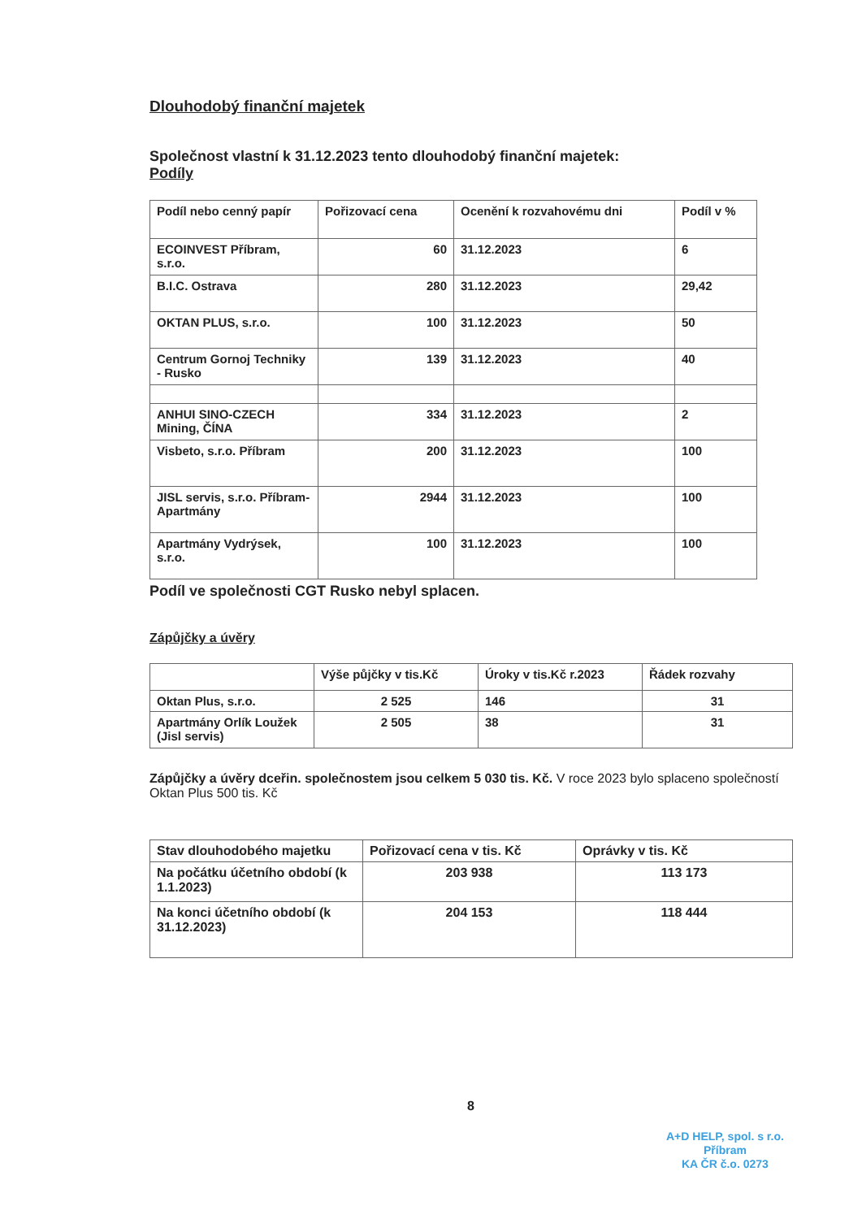Dlouhodobý finanční majetek
Společnost vlastní k 31.12.2023 tento dlouhodobý finanční majetek:
Podíly
| Podíl nebo cenný papír | Pořizovací cena | Ocenění k rozvahovému dni | Podíl v % |
| --- | --- | --- | --- |
| ECOINVEST Příbram, s.r.o. | 60 | 31.12.2023 | 6 |
| B.I.C. Ostrava | 280 | 31.12.2023 | 29,42 |
| OKTAN PLUS, s.r.o. | 100 | 31.12.2023 | 50 |
| Centrum Gornoj Techniky - Rusko | 139 | 31.12.2023 | 40 |
| ANHUI SINO-CZECH Mining, ČÍNA | 334 | 31.12.2023 | 2 |
| Visbeto, s.r.o. Příbram | 200 | 31.12.2023 | 100 |
| JISL servis, s.r.o. Příbram-Apartmány | 2944 | 31.12.2023 | 100 |
| Apartmány Vydrýsek, s.r.o. | 100 | 31.12.2023 | 100 |
Podíl ve společnosti CGT Rusko nebyl splacen.
Zápůjčky a úvěry
| | Výše půjčky v tis.Kč | Úroky v tis.Kč r.2023 | Řádek rozvahy |
| --- | --- | --- | --- |
| Oktan Plus, s.r.o. | 2 525 | 146 | 31 |
| Apartmány Orlík Loužek (Jisl servis) | 2 505 | 38 | 31 |
Zápůjčky a úvěry dceřin. společnostem jsou celkem 5 030 tis. Kč. V roce 2023 bylo splaceno společností Oktan Plus 500 tis. Kč
| Stav dlouhodobého majetku | Pořizovací cena v tis. Kč | Oprávky v tis. Kč |
| --- | --- | --- |
| Na počátku účetního období (k 1.1.2023) | 203 938 | 113 173 |
| Na konci účetního období (k 31.12.2023) | 204 153 | 118 444 |
8
A+D HELP, spol. s r.o.
Příbram
KA ČR č.o. 0273